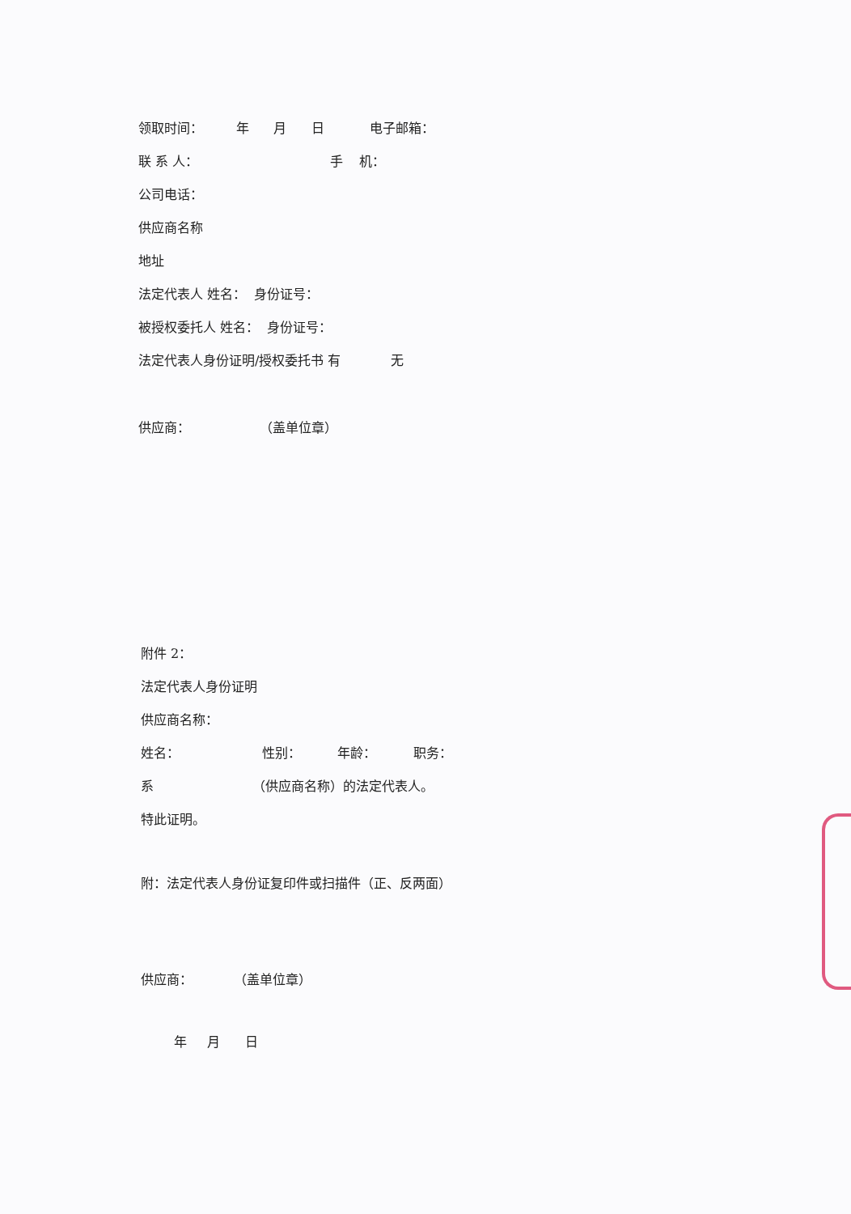领取时间： 年 月 日 电子邮箱：
联 系 人： 手 机：
公司电话：
供应商名称
地址
法定代表人 姓名： 身份证号：
被授权委托人 姓名： 身份证号：
法定代表人身份证明/授权委托书 有 无
供应商： （盖单位章）
附件 2：
法定代表人身份证明
供应商名称：
姓名： 性别： 年龄： 职务：
系 （供应商名称）的法定代表人。
特此证明。
附：法定代表人身份证复印件或扫描件（正、反两面）
供应商： （盖单位章）
年 月 日